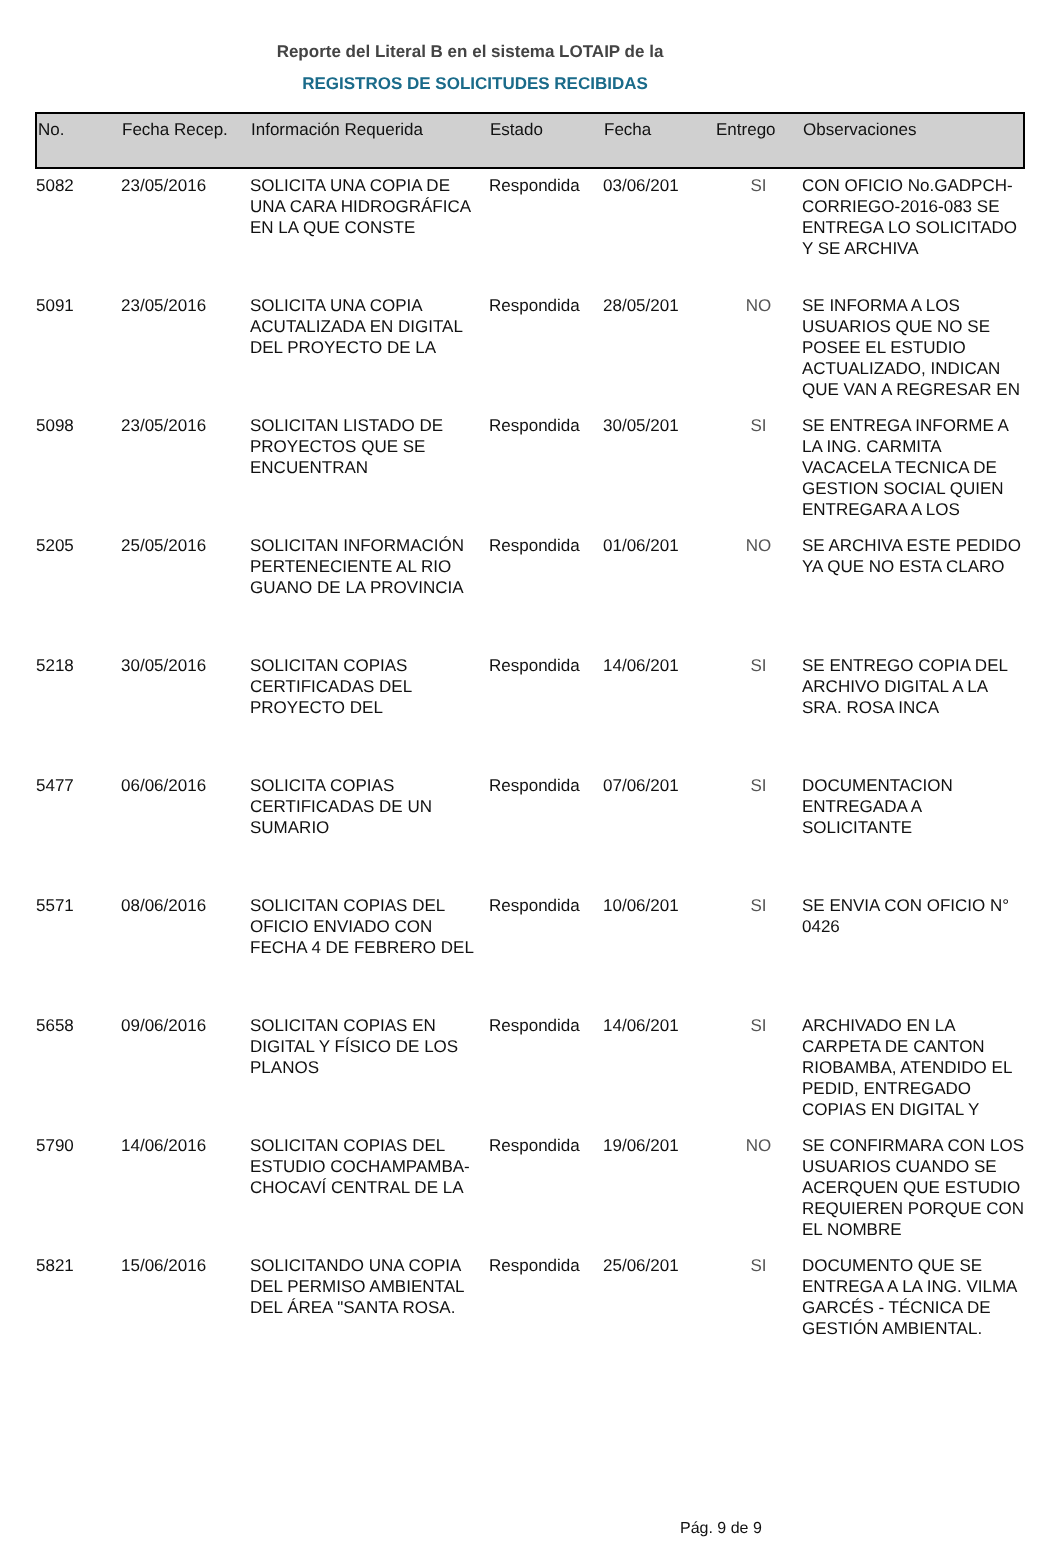Reporte del Literal B en el sistema LOTAIP de la
REGISTROS DE SOLICITUDES RECIBIDAS
| No. | Fecha Recep. | Información Requerida | Estado | Fecha | Entrego | Observaciones |
| --- | --- | --- | --- | --- | --- | --- |
| 5082 | 23/05/2016 | SOLICITA UNA COPIA DE UNA CARA HIDROGRÁFICA EN LA QUE CONSTE | Respondida | 03/06/201 | SI | CON OFICIO No.GADPCH-CORRIEGO-2016-083 SE ENTREGA LO SOLICITADO Y SE ARCHIVA |
| 5091 | 23/05/2016 | SOLICITA UNA COPIA ACUTALIZADA EN DIGITAL DEL PROYECTO DE LA | Respondida | 28/05/201 | NO | SE INFORMA A LOS USUARIOS QUE NO SE POSEE EL ESTUDIO ACTUALIZADO, INDICAN QUE VAN A REGRESAR EN |
| 5098 | 23/05/2016 | SOLICITAN LISTADO DE PROYECTOS QUE SE ENCUENTRAN | Respondida | 30/05/201 | SI | SE ENTREGA INFORME A LA ING. CARMITA VACACELA TECNICA DE GESTION SOCIAL QUIEN ENTREGARA A LOS |
| 5205 | 25/05/2016 | SOLICITAN INFORMACIÓN PERTENECIENTE AL RIO GUANO DE LA PROVINCIA | Respondida | 01/06/201 | NO | SE ARCHIVA ESTE PEDIDO YA QUE NO ESTA CLARO |
| 5218 | 30/05/2016 | SOLICITAN COPIAS CERTIFICADAS DEL PROYECTO DEL | Respondida | 14/06/201 | SI | SE ENTREGO COPIA DEL ARCHIVO DIGITAL A LA SRA. ROSA INCA |
| 5477 | 06/06/2016 | SOLICITA COPIAS CERTIFICADAS DE UN SUMARIO | Respondida | 07/06/201 | SI | DOCUMENTACION ENTREGADA A SOLICITANTE |
| 5571 | 08/06/2016 | SOLICITAN COPIAS DEL OFICIO ENVIADO CON FECHA 4 DE FEBRERO DEL | Respondida | 10/06/201 | SI | SE ENVIA CON OFICIO N° 0426 |
| 5658 | 09/06/2016 | SOLICITAN COPIAS EN DIGITAL Y FÍSICO DE LOS PLANOS | Respondida | 14/06/201 | SI | ARCHIVADO EN LA CARPETA DE CANTON RIOBAMBA, ATENDIDO EL PEDID, ENTREGADO COPIAS EN DIGITAL Y |
| 5790 | 14/06/2016 | SOLICITAN COPIAS DEL ESTUDIO COCHAMPAMBA-CHOCAVÍ CENTRAL DE LA | Respondida | 19/06/201 | NO | SE CONFIRMARA CON LOS USUARIOS CUANDO SE ACERQUEN QUE ESTUDIO REQUIEREN PORQUE CON EL NOMBRE |
| 5821 | 15/06/2016 | SOLICITANDO UNA COPIA DEL PERMISO AMBIENTAL DEL ÁREA "SANTA ROSA. | Respondida | 25/06/201 | SI | DOCUMENTO QUE SE ENTREGA A LA ING. VILMA GARCÉS - TÉCNICA DE GESTIÓN AMBIENTAL. |
Pág. 9 de 9